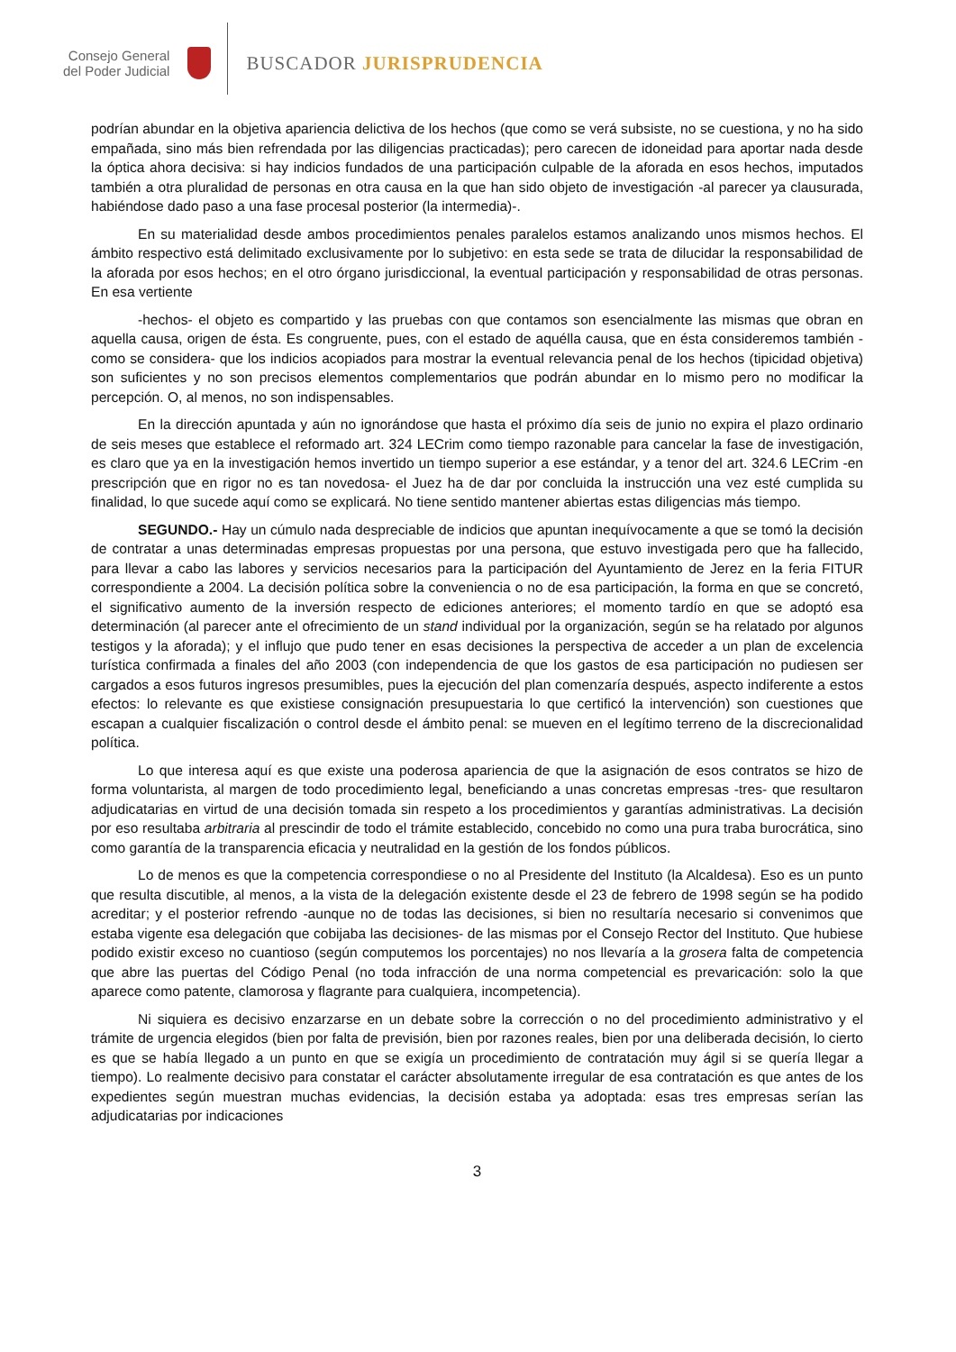Consejo General
del Poder Judicial
BUSCADOR JURISPRUDENCIA
podrían abundar en la objetiva apariencia delictiva de los hechos (que como se verá subsiste, no se cuestiona, y no ha sido empañada, sino más bien refrendada por las diligencias practicadas); pero carecen de idoneidad para aportar nada desde la óptica ahora decisiva: si hay indicios fundados de una participación culpable de la aforada en esos hechos, imputados también a otra pluralidad de personas en otra causa en la que han sido objeto de investigación -al parecer ya clausurada, habiéndose dado paso a una fase procesal posterior (la intermedia)-.
En su materialidad desde ambos procedimientos penales paralelos estamos analizando unos mismos hechos. El ámbito respectivo está delimitado exclusivamente por lo subjetivo: en esta sede se trata de dilucidar la responsabilidad de la aforada por esos hechos; en el otro órgano jurisdiccional, la eventual participación y responsabilidad de otras personas. En esa vertiente
-hechos- el objeto es compartido y las pruebas con que contamos son esencialmente las mismas que obran en aquella causa, origen de ésta. Es congruente, pues, con el estado de aquélla causa, que en ésta consideremos también -como se considera- que los indicios acopiados para mostrar la eventual relevancia penal de los hechos (tipicidad objetiva) son suficientes y no son precisos elementos complementarios que podrán abundar en lo mismo pero no modificar la percepción. O, al menos, no son indispensables.
En la dirección apuntada y aún no ignorándose que hasta el próximo día seis de junio no expira el plazo ordinario de seis meses que establece el reformado art. 324 LECrim como tiempo razonable para cancelar la fase de investigación, es claro que ya en la investigación hemos invertido un tiempo superior a ese estándar, y a tenor del art. 324.6 LECrim -en prescripción que en rigor no es tan novedosa- el Juez ha de dar por concluida la instrucción una vez esté cumplida su finalidad, lo que sucede aquí como se explicará. No tiene sentido mantener abiertas estas diligencias más tiempo.
SEGUNDO.- Hay un cúmulo nada despreciable de indicios que apuntan inequívocamente a que se tomó la decisión de contratar a unas determinadas empresas propuestas por una persona, que estuvo investigada pero que ha fallecido, para llevar a cabo las labores y servicios necesarios para la participación del Ayuntamiento de Jerez en la feria FITUR correspondiente a 2004. La decisión política sobre la conveniencia o no de esa participación, la forma en que se concretó, el significativo aumento de la inversión respecto de ediciones anteriores; el momento tardío en que se adoptó esa determinación (al parecer ante el ofrecimiento de un stand individual por la organización, según se ha relatado por algunos testigos y la aforada); y el influjo que pudo tener en esas decisiones la perspectiva de acceder a un plan de excelencia turística confirmada a finales del año 2003 (con independencia de que los gastos de esa participación no pudiesen ser cargados a esos futuros ingresos presumibles, pues la ejecución del plan comenzaría después, aspecto indiferente a estos efectos: lo relevante es que existiese consignación presupuestaria lo que certificó la intervención) son cuestiones que escapan a cualquier fiscalización o control desde el ámbito penal: se mueven en el legítimo terreno de la discrecionalidad política.
Lo que interesa aquí es que existe una poderosa apariencia de que la asignación de esos contratos se hizo de forma voluntarista, al margen de todo procedimiento legal, beneficiando a unas concretas empresas -tres- que resultaron adjudicatarias en virtud de una decisión tomada sin respeto a los procedimientos y garantías administrativas. La decisión por eso resultaba arbitraria al prescindir de todo el trámite establecido, concebido no como una pura traba burocrática, sino como garantía de la transparencia eficacia y neutralidad en la gestión de los fondos públicos.
Lo de menos es que la competencia correspondiese o no al Presidente del Instituto (la Alcaldesa). Eso es un punto que resulta discutible, al menos, a la vista de la delegación existente desde el 23 de febrero de 1998 según se ha podido acreditar; y el posterior refrendo -aunque no de todas las decisiones, si bien no resultaría necesario si convenimos que estaba vigente esa delegación que cobijaba las decisiones- de las mismas por el Consejo Rector del Instituto. Que hubiese podido existir exceso no cuantioso (según computemos los porcentajes) no nos llevaría a la grosera falta de competencia que abre las puertas del Código Penal (no toda infracción de una norma competencial es prevaricación: solo la que aparece como patente, clamorosa y flagrante para cualquiera, incompetencia).
Ni siquiera es decisivo enzarzarse en un debate sobre la corrección o no del procedimiento administrativo y el trámite de urgencia elegidos (bien por falta de previsión, bien por razones reales, bien por una deliberada decisión, lo cierto es que se había llegado a un punto en que se exigía un procedimiento de contratación muy ágil si se quería llegar a tiempo). Lo realmente decisivo para constatar el carácter absolutamente irregular de esa contratación es que antes de los expedientes según muestran muchas evidencias, la decisión estaba ya adoptada: esas tres empresas serían las adjudicatarias por indicaciones
3